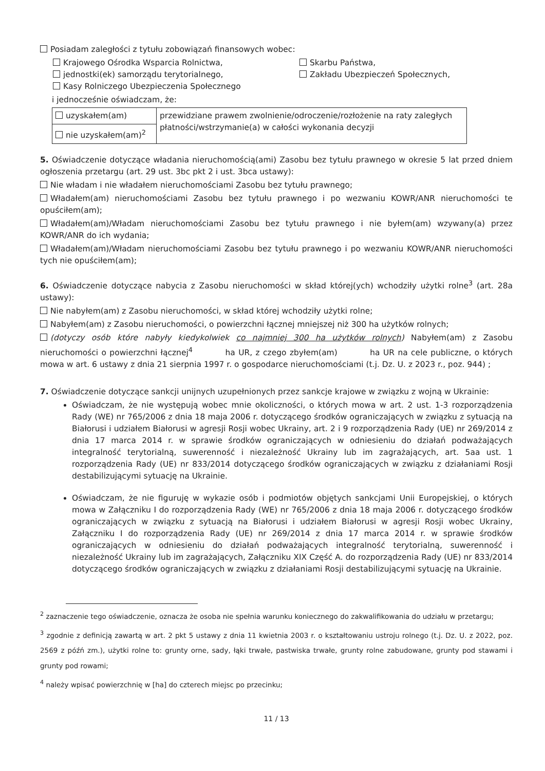Posiadam zaległości z tytułu zobowiązań finansowych wobec:
Krajowego Ośrodka Wsparcia Rolnictwa,
Skarbu Państwa,
jednostki(ek) samorządu terytorialnego,
Zakładu Ubezpieczeń Społecznych,
Kasy Rolniczego Ubezpieczenia Społecznego
i jednocześnie oświadczam, że:
| uzyskałem(am) | przewidziane prawem zwolnienie/odroczenie/rozłożenie na raty zaległych płatności/wstrzymanie(a) w całości wykonania decyzji |
| nie uzyskałem(am)<sup>2</sup> | |
5. Oświadczenie dotyczące władania nieruchomością(ami) Zasobu bez tytułu prawnego w okresie 5 lat przed dniem ogłoszenia przetargu (art. 29 ust. 3bc pkt 2 i ust. 3bca ustawy):
Nie władam i nie władałem nieruchomościami Zasobu bez tytułu prawnego;
Władałem(am) nieruchomościami Zasobu bez tytułu prawnego i po wezwaniu KOWR/ANR nieruchomości te opuściłem(am);
Władałem(am)/Władam nieruchomościami Zasobu bez tytułu prawnego i nie byłem(am) wzywany(a) przez KOWR/ANR do ich wydania;
Władałem(am)/Władam nieruchomościami Zasobu bez tytułu prawnego i po wezwaniu KOWR/ANR nieruchomości tych nie opuściłem(am);
6. Oświadczenie dotyczące nabycia z Zasobu nieruchomości w skład której(ych) wchodziły użytki rolne<sup>3</sup> (art. 28a ustawy):
Nie nabyłem(am) z Zasobu nieruchomości, w skład której wchodziły użytki rolne;
Nabyłem(am) z Zasobu nieruchomości, o powierzchni łącznej mniejszej niż 300 ha użytków rolnych;
(dotyczy osób które nabyły kiedykolwiek co najmniej 300 ha użytków rolnych) Nabyłem(am) z Zasobu nieruchomości o powierzchni łącznej<sup>4</sup> ha UR, z czego zbyłem(am) ha UR na cele publiczne, o których mowa w art. 6 ustawy z dnia 21 sierpnia 1997 r. o gospodarce nieruchomościami (t.j. Dz. U. z 2023 r., poz. 944) ;
7. Oświadczenie dotyczące sankcji unijnych uzupełnionych przez sankcje krajowe w związku z wojną w Ukrainie:
Oświadczam, że nie występują wobec mnie okoliczności, o których mowa w art. 2 ust. 1-3 rozporządzenia Rady (WE) nr 765/2006 z dnia 18 maja 2006 r. dotyczącego środków ograniczających w związku z sytuacją na Białorusi i udziałem Białorusi w agresji Rosji wobec Ukrainy, art. 2 i 9 rozporządzenia Rady (UE) nr 269/2014 z dnia 17 marca 2014 r. w sprawie środków ograniczających w odniesieniu do działań podważających integralność terytorialną, suwerenność i niezależność Ukrainy lub im zagrażających, art. 5aa ust. 1 rozporządzenia Rady (UE) nr 833/2014 dotyczącego środków ograniczających w związku z działaniami Rosji destabilizującymi sytuację na Ukrainie.
Oświadczam, że nie figuruję w wykazie osób i podmiotów objętych sankcjami Unii Europejskiej, o których mowa w Załączniku I do rozporządzenia Rady (WE) nr 765/2006 z dnia 18 maja 2006 r. dotyczącego środków ograniczających w związku z sytuacją na Białorusi i udziałem Białorusi w agresji Rosji wobec Ukrainy, Załączniku I do rozporządzenia Rady (UE) nr 269/2014 z dnia 17 marca 2014 r. w sprawie środków ograniczających w odniesieniu do działań podważających integralność terytorialną, suwerenność i niezależność Ukrainy lub im zagrażających, Załączniku XIX Część A. do rozporządzenia Rady (UE) nr 833/2014 dotyczącego środków ograniczających w związku z działaniami Rosji destabilizującymi sytuację na Ukrainie.
<sup>2</sup> zaznaczenie tego oświadczenie, oznacza że osoba nie spełnia warunku koniecznego do zakwalifikowania do udziału w przetargu;
<sup>3</sup> zgodnie z definicją zawartą w art. 2 pkt 5 ustawy z dnia 11 kwietnia 2003 r. o kształtowaniu ustroju rolnego (t.j. Dz. U. z 2022, poz. 2569 z późń zm.), użytki rolne to: grunty orne, sady, łąki trwałe, pastwiska trwałe, grunty rolne zabudowane, grunty pod stawami i grunty pod rowami;
<sup>4</sup> należy wpisać powierzchnię w [ha] do czterech miejsc po przecinku;
11 / 13